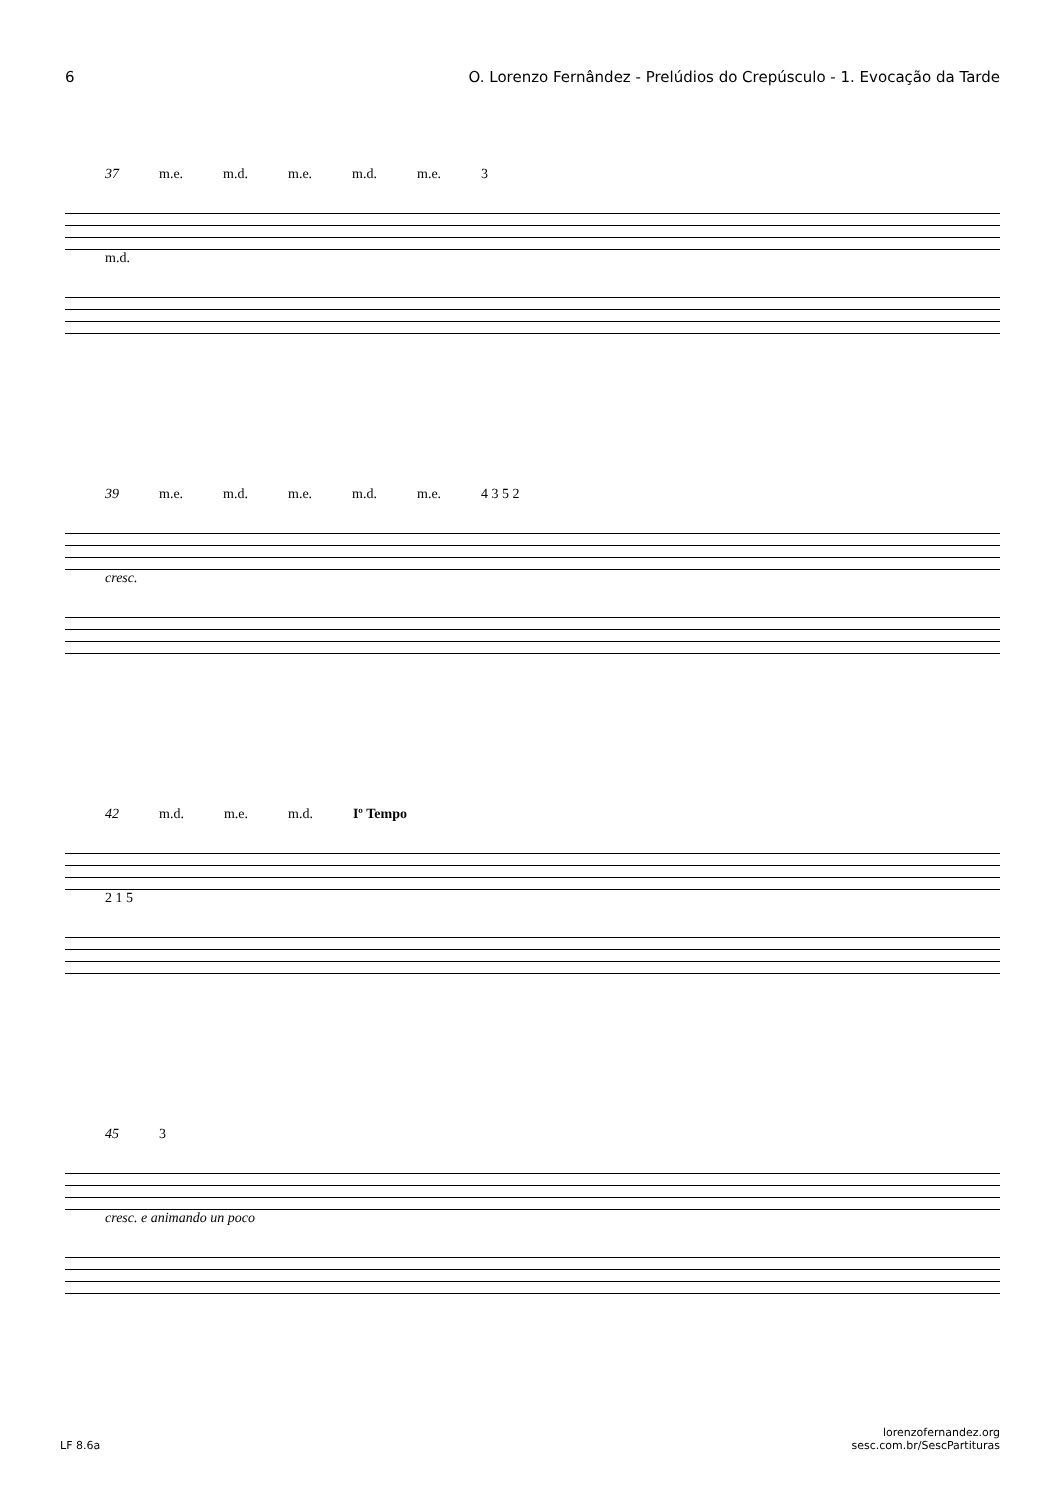6 O. Lorenzo Fernândez - Prelúdios do Crepúsculo - 1. Evocação da Tarde
37 m.e. m.d. m.e. m.d. m.e. 3
m.d.
39 m.e. m.d. m.e. m.d. m.e. 4 3 5 2
cresc.
42 m.d. m.e. m.d. Iº Tempo
2 1 5
45 3
cresc. e animando un poco
LF 8.6a lorenzofernandez.org
sesc.com.br/SescPartituras